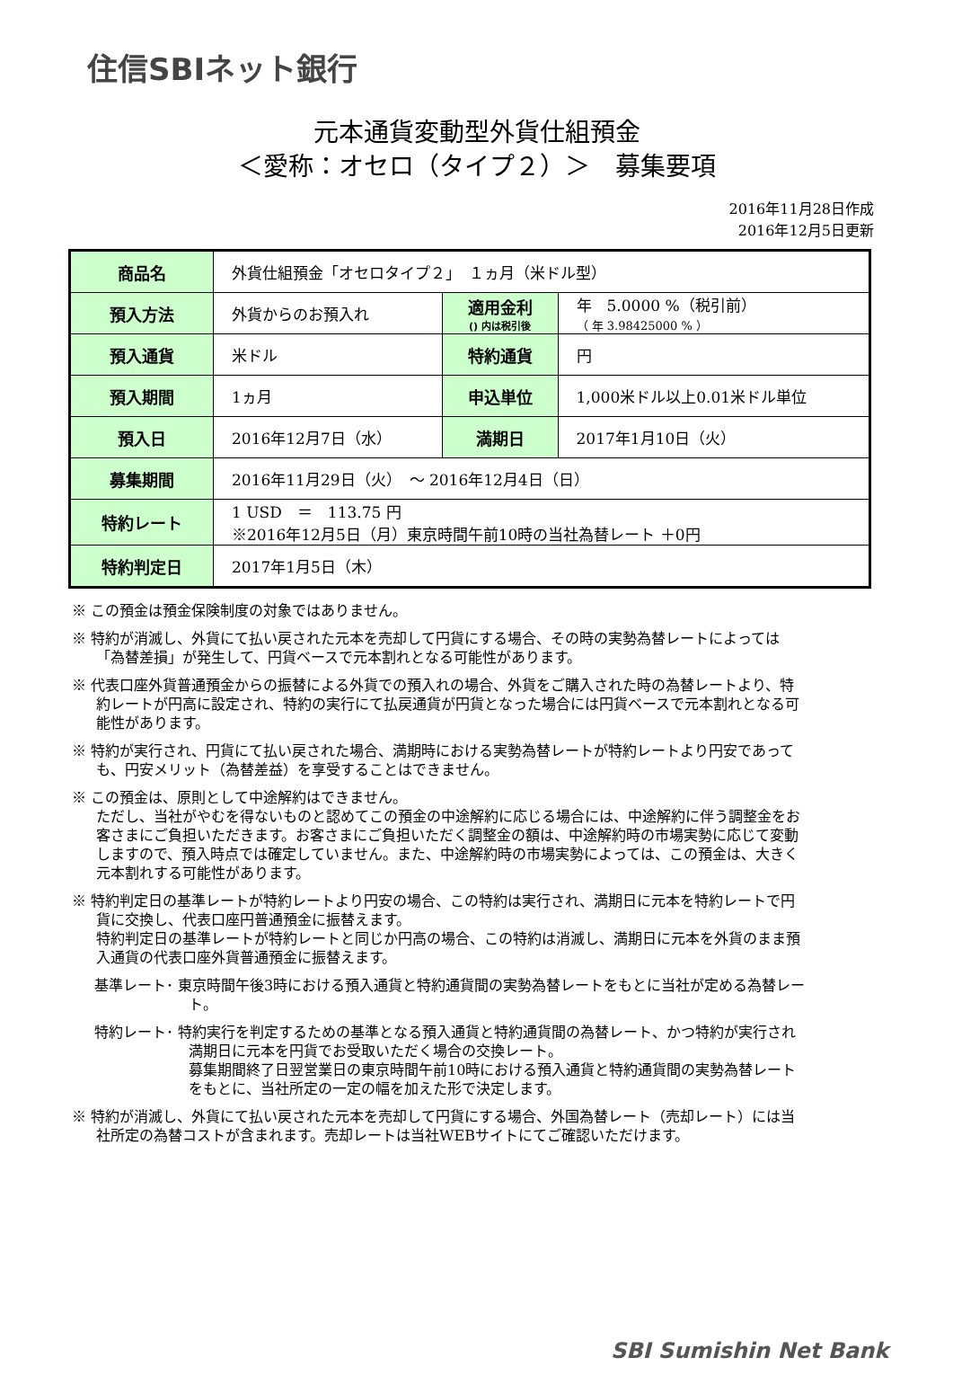住信SBIネット銀行
元本通貨変動型外貨仕組預金
＜愛称：オセロ（タイプ２）＞　募集要項
2016年11月28日作成
2016年12月5日更新
| 商品名 | 外貨仕組預金「オセロタイプ２」 １ヵ月（米ドル型） | | |
| 預入方法 | 外貨からのお預入れ | 適用金利 () 内は税引後 | 年 5.0000 %（税引前） （ 年 3.98425000 % ） |
| 預入通貨 | 米ドル | 特約通貨 | 円 |
| 預入期間 | 1ヵ月 | 申込単位 | 1,000米ドル以上0.01米ドル単位 |
| 預入日 | 2016年12月7日（水） | 満期日 | 2017年1月10日（火） |
| 募集期間 | 2016年11月29日（火） ～ 2016年12月4日（日） | | |
| 特約レート | 1 USD ＝ 113.75 円 ※2016年12月5日（月）東京時間午前10時の当社為替レート ＋0円 | | |
| 特約判定日 | 2017年1月5日（木） | | |
※ この預金は預金保険制度の対象ではありません。
※ 特約が消滅し、外貨にて払い戻された元本を売却して円貨にする場合、その時の実勢為替レートによっては「為替差損」が発生して、円貨ベースで元本割れとなる可能性があります。
※ 代表口座外貨普通預金からの振替による外貨での預入れの場合、外貨をご購入された時の為替レートより、特約レートが円高に設定され、特約の実行にて払戻通貨が円貨となった場合には円貨ベースで元本割れとなる可能性があります。
※ 特約が実行され、円貨にて払い戻された場合、満期時における実勢為替レートが特約レートより円安であっても、円安メリット（為替差益）を享受することはできません。
※ この預金は、原則として中途解約はできません。
ただし、当社がやむを得ないものと認めてこの預金の中途解約に応じる場合には、中途解約に伴う調整金をお客さまにご負担いただきます。お客さまにご負担いただく調整金の額は、中途解約時の市場実勢に応じて変動しますので、預入時点では確定していません。また、中途解約時の市場実勢によっては、この預金は、大きく元本割れする可能性があります。
※ 特約判定日の基準レートが特約レートより円安の場合、この特約は実行され、満期日に元本を特約レートで円貨に交換し、代表口座円普通預金に振替えます。
特約判定日の基準レートが特約レートと同じか円高の場合、この特約は消滅し、満期日に元本を外貨のまま預入通貨の代表口座外貨普通預金に振替えます。
基準レート･ 東京時間午後3時における預入通貨と特約通貨間の実勢為替レートをもとに当社が定める為替レート。
特約レート･ 特約実行を判定するための基準となる預入通貨と特約通貨間の為替レート、かつ特約が実行され満期日に元本を円貨でお受取いただく場合の交換レート。
募集期間終了日翌営業日の東京時間午前10時における預入通貨と特約通貨間の実勢為替レートをもとに、当社所定の一定の幅を加えた形で決定します。
※ 特約が消滅し、外貨にて払い戻された元本を売却して円貨にする場合、外国為替レート（売却レート）には当社所定の為替コストが含まれます。売却レートは当社WEBサイトにてご確認いただけます。
SBI Sumishin Net Bank